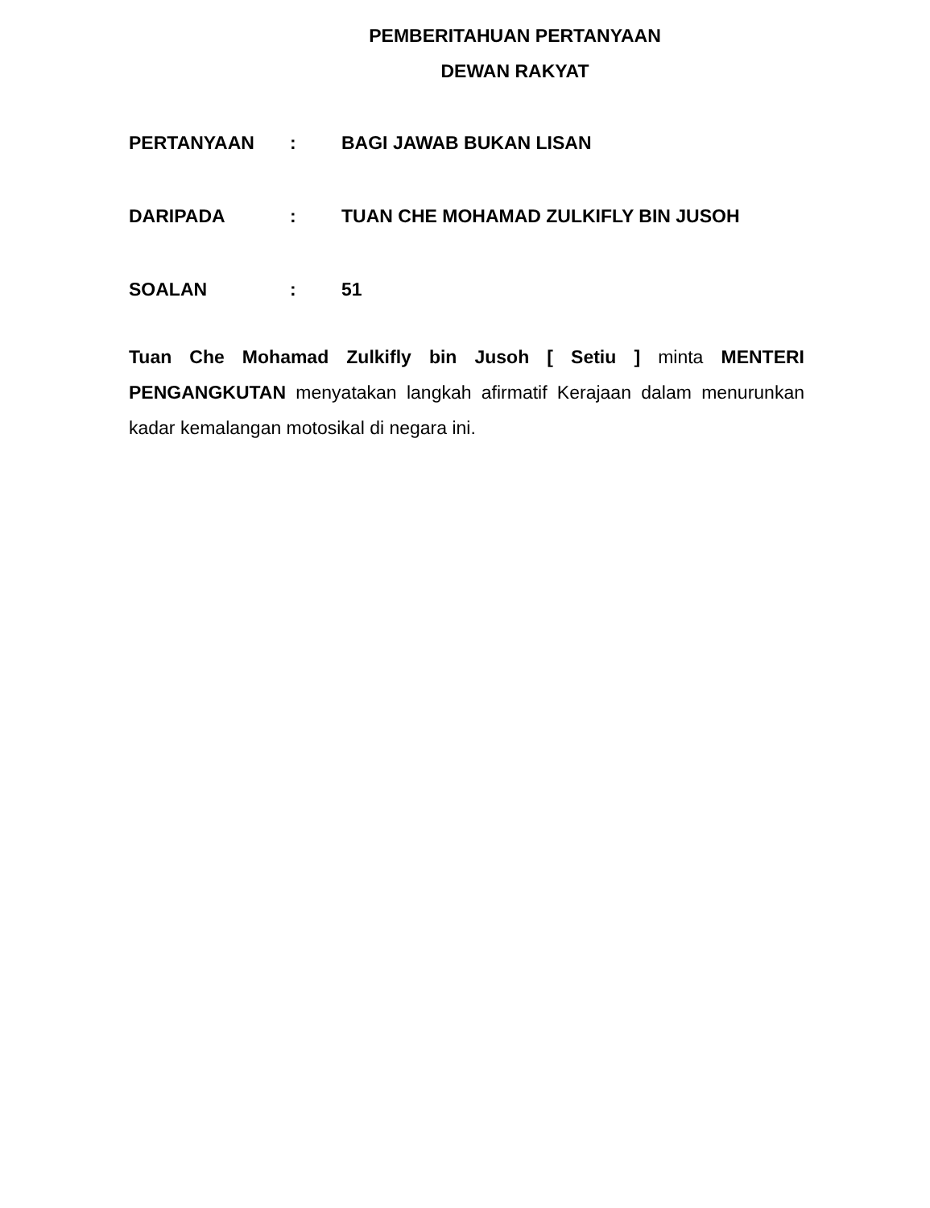PEMBERITAHUAN PERTANYAAN
DEWAN RAKYAT
PERTANYAAN: BAGI JAWAB BUKAN LISAN
DARIPADA: TUAN CHE MOHAMAD ZULKIFLY BIN JUSOH
SOALAN: 51
Tuan Che Mohamad Zulkifly bin Jusoh [ Setiu ] minta MENTERI PENGANGKUTAN menyatakan langkah afirmatif Kerajaan dalam menurunkan kadar kemalangan motosikal di negara ini.